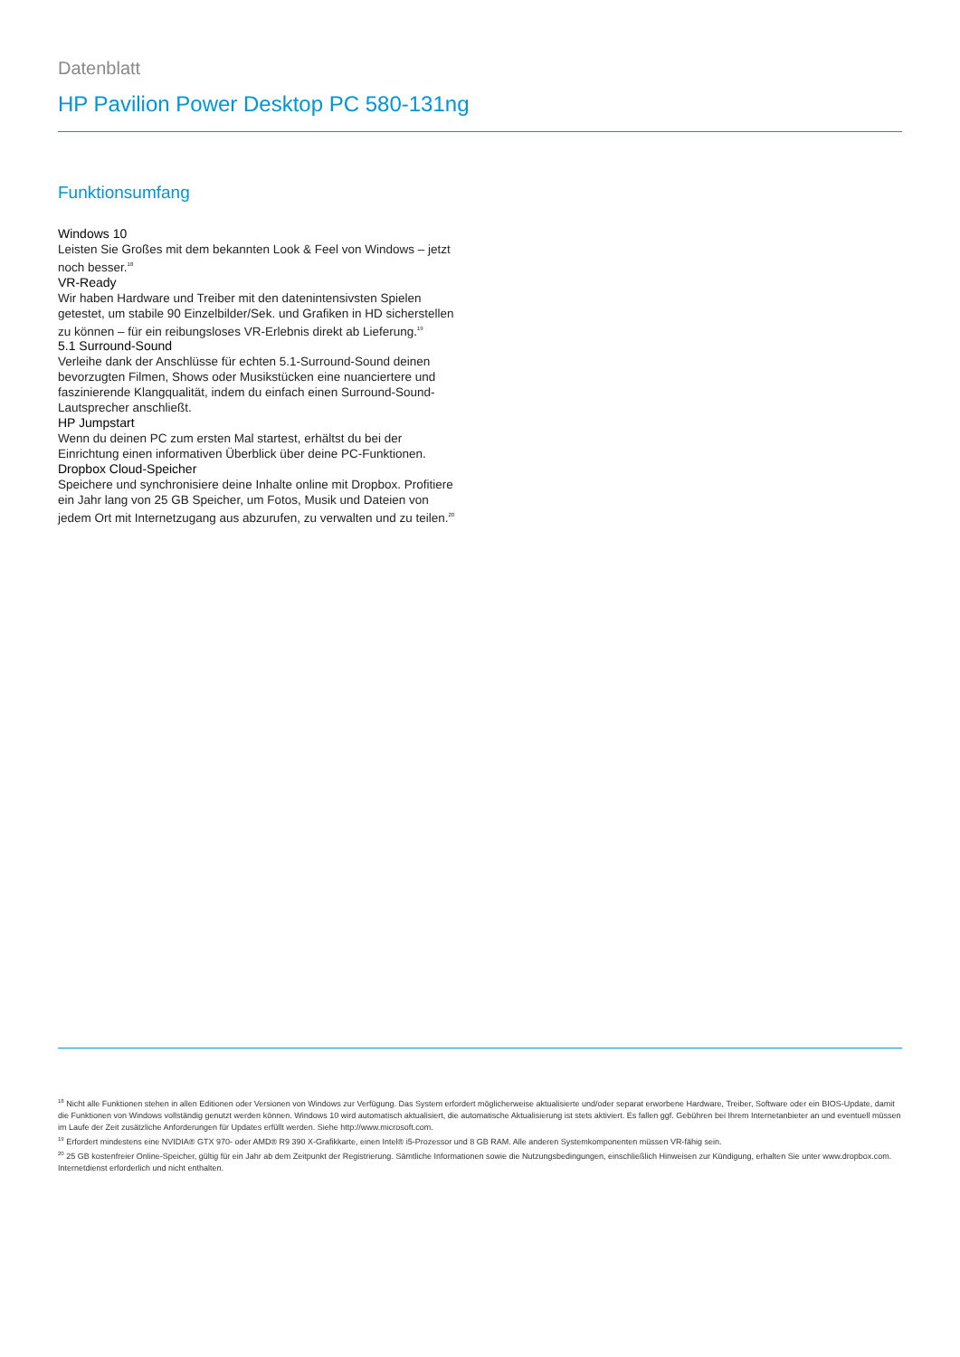Datenblatt
HP Pavilion Power Desktop PC 580-131ng
Funktionsumfang
Windows 10
Leisten Sie Großes mit dem bekannten Look & Feel von Windows – jetzt noch besser.<sup>18</sup>
VR-Ready
Wir haben Hardware und Treiber mit den datenintensivsten Spielen getestet, um stabile 90 Einzelbilder/Sek. und Grafiken in HD sicherstellen zu können – für ein reibungsloses VR-Erlebnis direkt ab Lieferung.<sup>19</sup>
5.1 Surround-Sound
Verleihe dank der Anschlüsse für echten 5.1-Surround-Sound deinen bevorzugten Filmen, Shows oder Musikstücken eine nuanciertere und faszinierende Klangqualität, indem du einfach einen Surround-Sound-Lautsprecher anschließt.
HP Jumpstart
Wenn du deinen PC zum ersten Mal startest, erhältst du bei der Einrichtung einen informativen Überblick über deine PC-Funktionen.
Dropbox Cloud-Speicher
Speichere und synchronisiere deine Inhalte online mit Dropbox. Profitiere ein Jahr lang von 25 GB Speicher, um Fotos, Musik und Dateien von jedem Ort mit Internetzugang aus abzurufen, zu verwalten und zu teilen.<sup>20</sup>
<sup>18</sup> Nicht alle Funktionen stehen in allen Editionen oder Versionen von Windows zur Verfügung. Das System erfordert möglicherweise aktualisierte und/oder separat erworbene Hardware, Treiber, Software oder ein BIOS-Update, damit die Funktionen von Windows vollständig genutzt werden können. Windows 10 wird automatisch aktualisiert, die automatische Aktualisierung ist stets aktiviert. Es fallen ggf. Gebühren bei Ihrem Internetanbieter an und eventuell müssen im Laufe der Zeit zusätzliche Anforderungen für Updates erfüllt werden. Siehe http://www.microsoft.com.
<sup>19</sup> Erfordert mindestens eine NVIDIA® GTX 970- oder AMD® R9 390 X-Grafikkarte, einen Intel® i5-Prozessor und 8 GB RAM. Alle anderen Systemkomponenten müssen VR-fähig sein.
<sup>20</sup> 25 GB kostenfreier Online-Speicher, gültig für ein Jahr ab dem Zeitpunkt der Registrierung. Sämtliche Informationen sowie die Nutzungsbedingungen, einschließlich Hinweisen zur Kündigung, erhalten Sie unter www.dropbox.com. Internetdienst erforderlich und nicht enthalten.